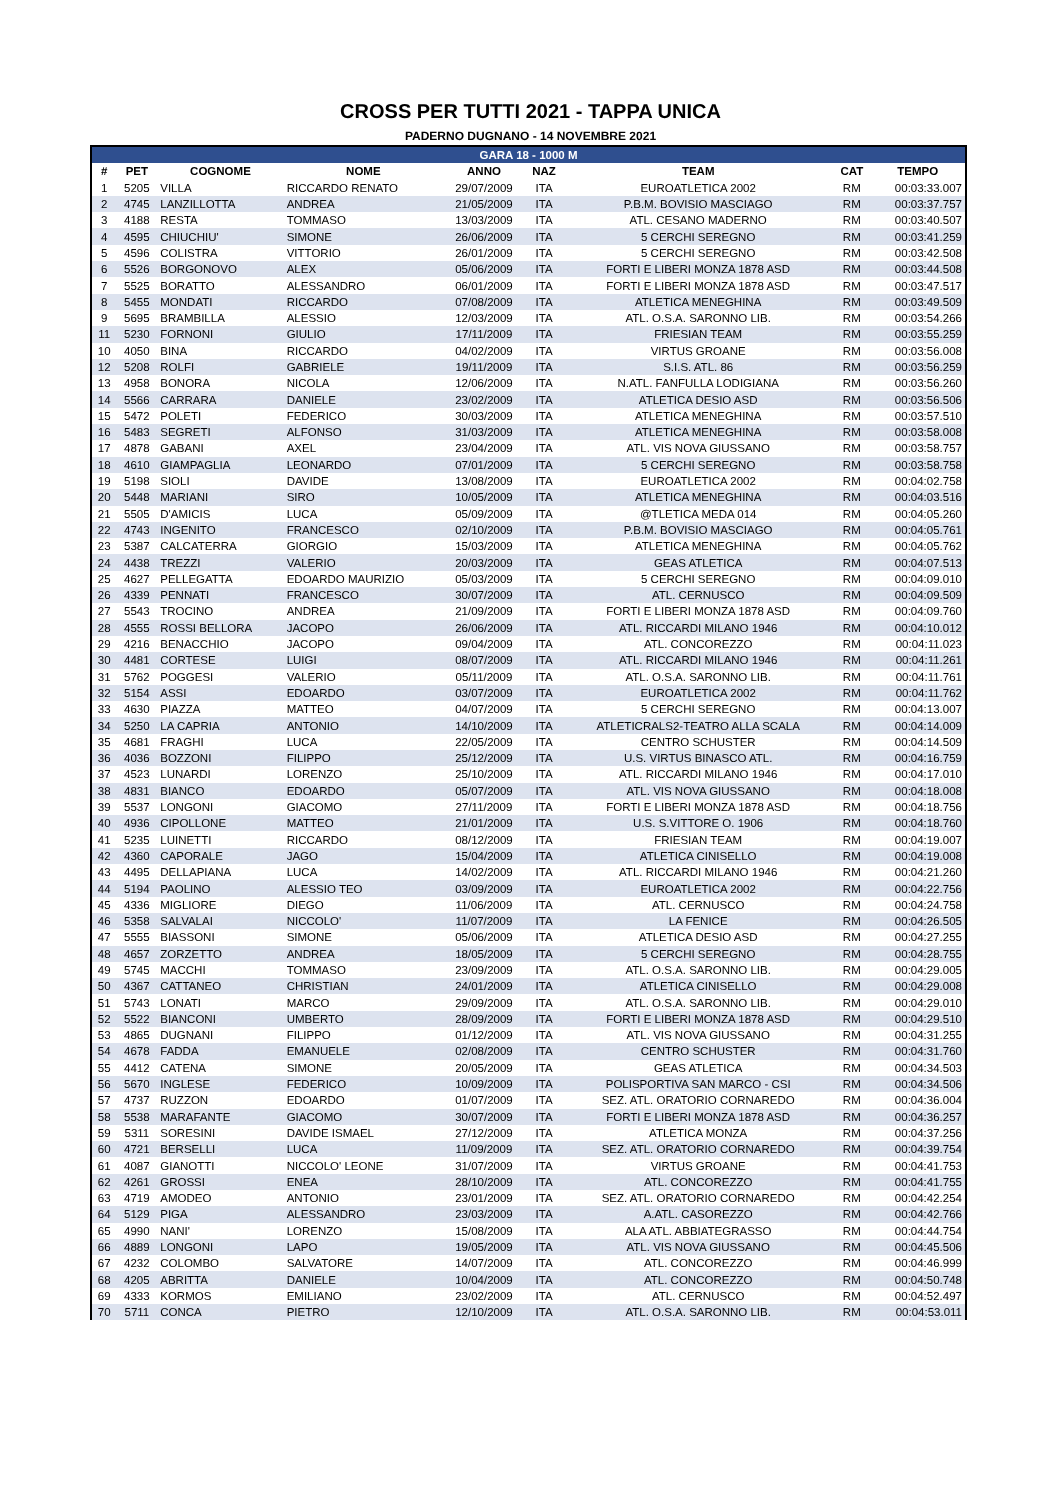CROSS PER TUTTI 2021 - TAPPA UNICA
PADERNO DUGNANO - 14 NOVEMBRE 2021
| GARA 18 - 1000 M | | | | | | | | |
| --- | --- | --- | --- | --- | --- | --- | --- | --- |
| # | PET | COGNOME | NOME | ANNO | NAZ | TEAM | CAT | TEMPO |
| 1 | 5205 | VILLA | RICCARDO RENATO | 29/07/2009 | ITA | EUROATLETICA 2002 | RM | 00:03:33.007 |
| 2 | 4745 | LANZILLOTTA | ANDREA | 21/05/2009 | ITA | P.B.M. BOVISIO MASCIAGO | RM | 00:03:37.757 |
| 3 | 4188 | RESTA | TOMMASO | 13/03/2009 | ITA | ATL. CESANO MADERNO | RM | 00:03:40.507 |
| 4 | 4595 | CHIUCHIU' | SIMONE | 26/06/2009 | ITA | 5 CERCHI SEREGNO | RM | 00:03:41.259 |
| 5 | 4596 | COLISTRA | VITTORIO | 26/01/2009 | ITA | 5 CERCHI SEREGNO | RM | 00:03:42.508 |
| 6 | 5526 | BORGONOVO | ALEX | 05/06/2009 | ITA | FORTI E LIBERI MONZA 1878 ASD | RM | 00:03:44.508 |
| 7 | 5525 | BORATTO | ALESSANDRO | 06/01/2009 | ITA | FORTI E LIBERI MONZA 1878 ASD | RM | 00:03:47.517 |
| 8 | 5455 | MONDATI | RICCARDO | 07/08/2009 | ITA | ATLETICA MENEGHINA | RM | 00:03:49.509 |
| 9 | 5695 | BRAMBILLA | ALESSIO | 12/03/2009 | ITA | ATL. O.S.A. SARONNO LIB. | RM | 00:03:54.266 |
| 11 | 5230 | FORNONI | GIULIO | 17/11/2009 | ITA | FRIESIAN TEAM | RM | 00:03:55.259 |
| 10 | 4050 | BINA | RICCARDO | 04/02/2009 | ITA | VIRTUS GROANE | RM | 00:03:56.008 |
| 12 | 5208 | ROLFI | GABRIELE | 19/11/2009 | ITA | S.I.S. ATL. 86 | RM | 00:03:56.259 |
| 13 | 4958 | BONORA | NICOLA | 12/06/2009 | ITA | N.ATL. FANFULLA LODIGIANA | RM | 00:03:56.260 |
| 14 | 5566 | CARRARA | DANIELE | 23/02/2009 | ITA | ATLETICA DESIO ASD | RM | 00:03:56.506 |
| 15 | 5472 | POLETI | FEDERICO | 30/03/2009 | ITA | ATLETICA MENEGHINA | RM | 00:03:57.510 |
| 16 | 5483 | SEGRETI | ALFONSO | 31/03/2009 | ITA | ATLETICA MENEGHINA | RM | 00:03:58.008 |
| 17 | 4878 | GABANI | AXEL | 23/04/2009 | ITA | ATL. VIS NOVA GIUSSANO | RM | 00:03:58.757 |
| 18 | 4610 | GIAMPAGLIA | LEONARDO | 07/01/2009 | ITA | 5 CERCHI SEREGNO | RM | 00:03:58.758 |
| 19 | 5198 | SIOLI | DAVIDE | 13/08/2009 | ITA | EUROATLETICA 2002 | RM | 00:04:02.758 |
| 20 | 5448 | MARIANI | SIRO | 10/05/2009 | ITA | ATLETICA MENEGHINA | RM | 00:04:03.516 |
| 21 | 5505 | D'AMICIS | LUCA | 05/09/2009 | ITA | @TLETICA MEDA 014 | RM | 00:04:05.260 |
| 22 | 4743 | INGENITO | FRANCESCO | 02/10/2009 | ITA | P.B.M. BOVISIO MASCIAGO | RM | 00:04:05.761 |
| 23 | 5387 | CALCATERRA | GIORGIO | 15/03/2009 | ITA | ATLETICA MENEGHINA | RM | 00:04:05.762 |
| 24 | 4438 | TREZZI | VALERIO | 20/03/2009 | ITA | GEAS ATLETICA | RM | 00:04:07.513 |
| 25 | 4627 | PELLEGATTA | EDOARDO MAURIZIO | 05/03/2009 | ITA | 5 CERCHI SEREGNO | RM | 00:04:09.010 |
| 26 | 4339 | PENNATI | FRANCESCO | 30/07/2009 | ITA | ATL. CERNUSCO | RM | 00:04:09.509 |
| 27 | 5543 | TROCINO | ANDREA | 21/09/2009 | ITA | FORTI E LIBERI MONZA 1878 ASD | RM | 00:04:09.760 |
| 28 | 4555 | ROSSI BELLORA | JACOPO | 26/06/2009 | ITA | ATL. RICCARDI MILANO 1946 | RM | 00:04:10.012 |
| 29 | 4216 | BENACCHIO | JACOPO | 09/04/2009 | ITA | ATL. CONCOREZZO | RM | 00:04:11.023 |
| 30 | 4481 | CORTESE | LUIGI | 08/07/2009 | ITA | ATL. RICCARDI MILANO 1946 | RM | 00:04:11.261 |
| 31 | 5762 | POGGESI | VALERIO | 05/11/2009 | ITA | ATL. O.S.A. SARONNO LIB. | RM | 00:04:11.761 |
| 32 | 5154 | ASSI | EDOARDO | 03/07/2009 | ITA | EUROATLETICA 2002 | RM | 00:04:11.762 |
| 33 | 4630 | PIAZZA | MATTEO | 04/07/2009 | ITA | 5 CERCHI SEREGNO | RM | 00:04:13.007 |
| 34 | 5250 | LA CAPRIA | ANTONIO | 14/10/2009 | ITA | ATLETICRALS2-TEATRO ALLA SCALA | RM | 00:04:14.009 |
| 35 | 4681 | FRAGHI | LUCA | 22/05/2009 | ITA | CENTRO SCHUSTER | RM | 00:04:14.509 |
| 36 | 4036 | BOZZONI | FILIPPO | 25/12/2009 | ITA | U.S. VIRTUS BINASCO ATL. | RM | 00:04:16.759 |
| 37 | 4523 | LUNARDI | LORENZO | 25/10/2009 | ITA | ATL. RICCARDI MILANO 1946 | RM | 00:04:17.010 |
| 38 | 4831 | BIANCO | EDOARDO | 05/07/2009 | ITA | ATL. VIS NOVA GIUSSANO | RM | 00:04:18.008 |
| 39 | 5537 | LONGONI | GIACOMO | 27/11/2009 | ITA | FORTI E LIBERI MONZA 1878 ASD | RM | 00:04:18.756 |
| 40 | 4936 | CIPOLLONE | MATTEO | 21/01/2009 | ITA | U.S. S.VITTORE O. 1906 | RM | 00:04:18.760 |
| 41 | 5235 | LUINETTI | RICCARDO | 08/12/2009 | ITA | FRIESIAN TEAM | RM | 00:04:19.007 |
| 42 | 4360 | CAPORALE | JAGO | 15/04/2009 | ITA | ATLETICA CINISELLO | RM | 00:04:19.008 |
| 43 | 4495 | DELLAPIANA | LUCA | 14/02/2009 | ITA | ATL. RICCARDI MILANO 1946 | RM | 00:04:21.260 |
| 44 | 5194 | PAOLINO | ALESSIO TEO | 03/09/2009 | ITA | EUROATLETICA 2002 | RM | 00:04:22.756 |
| 45 | 4336 | MIGLIORE | DIEGO | 11/06/2009 | ITA | ATL. CERNUSCO | RM | 00:04:24.758 |
| 46 | 5358 | SALVALAI | NICCOLO' | 11/07/2009 | ITA | LA FENICE | RM | 00:04:26.505 |
| 47 | 5555 | BIASSONI | SIMONE | 05/06/2009 | ITA | ATLETICA DESIO ASD | RM | 00:04:27.255 |
| 48 | 4657 | ZORZETTO | ANDREA | 18/05/2009 | ITA | 5 CERCHI SEREGNO | RM | 00:04:28.755 |
| 49 | 5745 | MACCHI | TOMMASO | 23/09/2009 | ITA | ATL. O.S.A. SARONNO LIB. | RM | 00:04:29.005 |
| 50 | 4367 | CATTANEO | CHRISTIAN | 24/01/2009 | ITA | ATLETICA CINISELLO | RM | 00:04:29.008 |
| 51 | 5743 | LONATI | MARCO | 29/09/2009 | ITA | ATL. O.S.A. SARONNO LIB. | RM | 00:04:29.010 |
| 52 | 5522 | BIANCONI | UMBERTO | 28/09/2009 | ITA | FORTI E LIBERI MONZA 1878 ASD | RM | 00:04:29.510 |
| 53 | 4865 | DUGNANI | FILIPPO | 01/12/2009 | ITA | ATL. VIS NOVA GIUSSANO | RM | 00:04:31.255 |
| 54 | 4678 | FADDA | EMANUELE | 02/08/2009 | ITA | CENTRO SCHUSTER | RM | 00:04:31.760 |
| 55 | 4412 | CATENA | SIMONE | 20/05/2009 | ITA | GEAS ATLETICA | RM | 00:04:34.503 |
| 56 | 5670 | INGLESE | FEDERICO | 10/09/2009 | ITA | POLISPORTIVA SAN MARCO - CSI | RM | 00:04:34.506 |
| 57 | 4737 | RUZZON | EDOARDO | 01/07/2009 | ITA | SEZ. ATL. ORATORIO CORNAREDO | RM | 00:04:36.004 |
| 58 | 5538 | MARAFANTE | GIACOMO | 30/07/2009 | ITA | FORTI E LIBERI MONZA 1878 ASD | RM | 00:04:36.257 |
| 59 | 5311 | SORESINI | DAVIDE ISMAEL | 27/12/2009 | ITA | ATLETICA MONZA | RM | 00:04:37.256 |
| 60 | 4721 | BERSELLI | LUCA | 11/09/2009 | ITA | SEZ. ATL. ORATORIO CORNAREDO | RM | 00:04:39.754 |
| 61 | 4087 | GIANOTTI | NICCOLO' LEONE | 31/07/2009 | ITA | VIRTUS GROANE | RM | 00:04:41.753 |
| 62 | 4261 | GROSSI | ENEA | 28/10/2009 | ITA | ATL. CONCOREZZO | RM | 00:04:41.755 |
| 63 | 4719 | AMODEO | ANTONIO | 23/01/2009 | ITA | SEZ. ATL. ORATORIO CORNAREDO | RM | 00:04:42.254 |
| 64 | 5129 | PIGA | ALESSANDRO | 23/03/2009 | ITA | A.ATL. CASOREZZO | RM | 00:04:42.766 |
| 65 | 4990 | NANI' | LORENZO | 15/08/2009 | ITA | ALA ATL. ABBIATEGRASSO | RM | 00:04:44.754 |
| 66 | 4889 | LONGONI | LAPO | 19/05/2009 | ITA | ATL. VIS NOVA GIUSSANO | RM | 00:04:45.506 |
| 67 | 4232 | COLOMBO | SALVATORE | 14/07/2009 | ITA | ATL. CONCOREZZO | RM | 00:04:46.999 |
| 68 | 4205 | ABRITTA | DANIELE | 10/04/2009 | ITA | ATL. CONCOREZZO | RM | 00:04:50.748 |
| 69 | 4333 | KORMOS | EMILIANO | 23/02/2009 | ITA | ATL. CERNUSCO | RM | 00:04:52.497 |
| 70 | 5711 | CONCA | PIETRO | 12/10/2009 | ITA | ATL. O.S.A. SARONNO LIB. | RM | 00:04:53.011 |